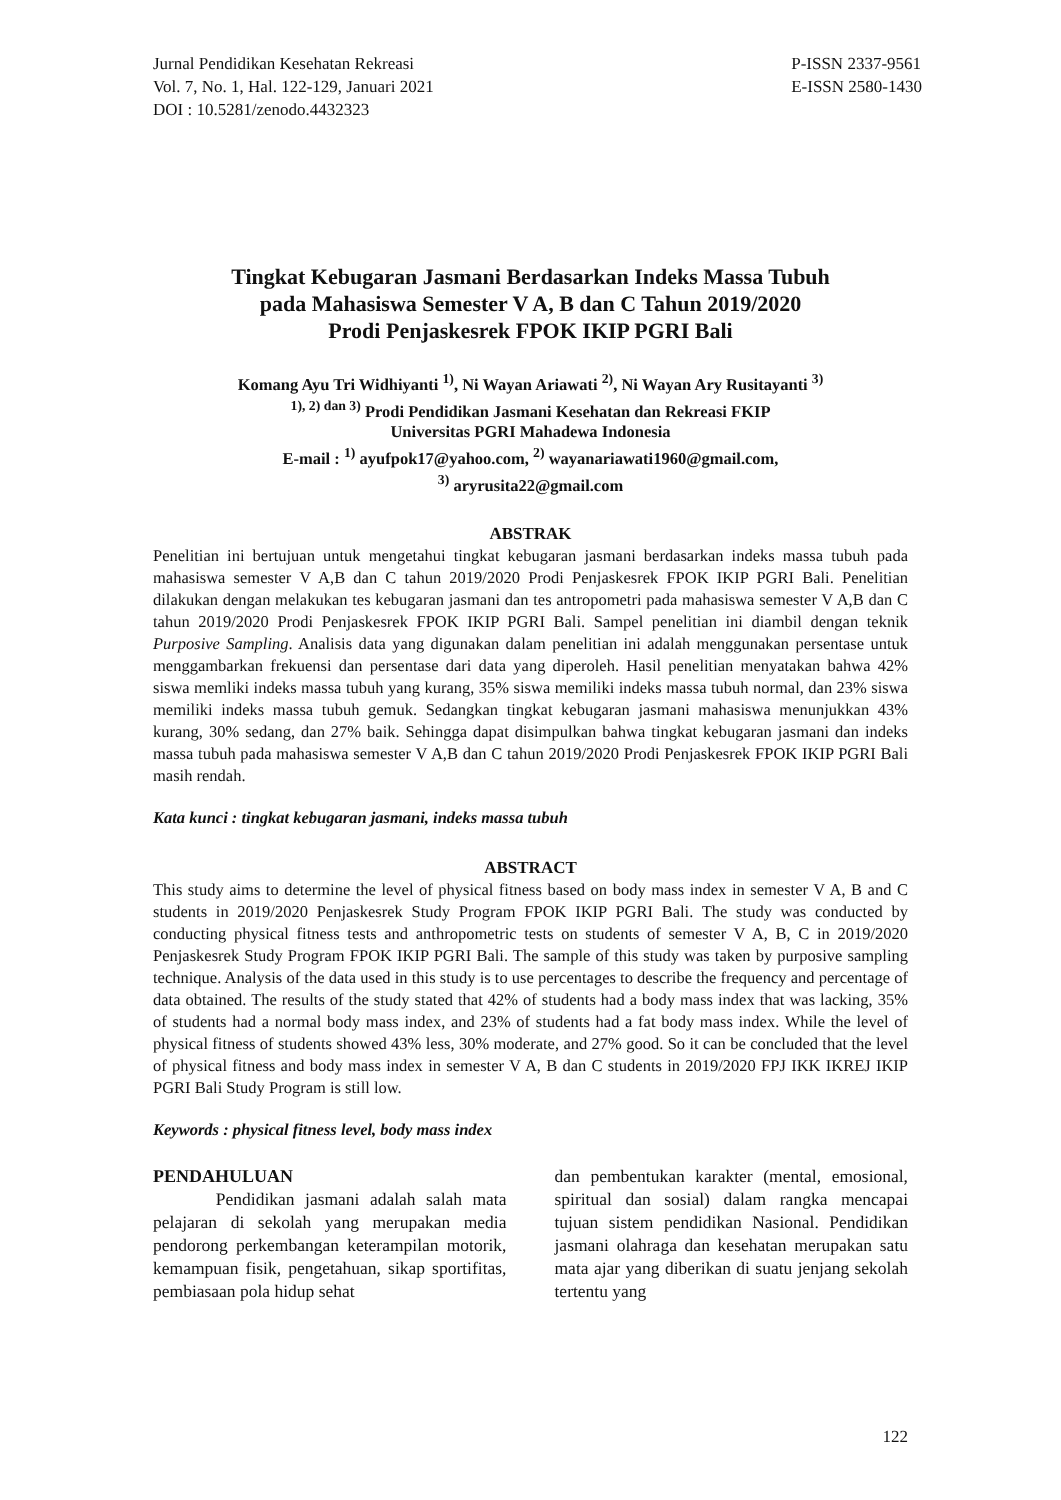Jurnal Pendidikan Kesehatan Rekreasi
Vol. 7, No. 1, Hal. 122-129, Januari 2021
DOI : 10.5281/zenodo.4432323
P-ISSN 2337-9561
E-ISSN 2580-1430
Tingkat Kebugaran Jasmani Berdasarkan Indeks Massa Tubuh
pada Mahasiswa Semester V A, B dan C Tahun 2019/2020
Prodi Penjaskesrek FPOK IKIP PGRI Bali
Komang Ayu Tri Widhiyanti <sup>1)</sup>, Ni Wayan Ariawati <sup>2)</sup>, Ni Wayan Ary Rusitayanti <sup>3)</sup>
<sup>1), 2) dan 3)</sup> Prodi Pendidikan Jasmani Kesehatan dan Rekreasi FKIP
Universitas PGRI Mahadewa Indonesia
E-mail : <sup>1)</sup> ayufpok17@yahoo.com, <sup>2)</sup> wayanariawati1960@gmail.com,
<sup>3)</sup> aryrusita22@gmail.com
ABSTRAK
Penelitian ini bertujuan untuk mengetahui tingkat kebugaran jasmani berdasarkan indeks massa tubuh pada mahasiswa semester V A,B dan C tahun 2019/2020 Prodi Penjaskesrek FPOK IKIP PGRI Bali. Penelitian dilakukan dengan melakukan tes kebugaran jasmani dan tes antropometri pada mahasiswa semester V A,B dan C tahun 2019/2020 Prodi Penjaskesrek FPOK IKIP PGRI Bali. Sampel penelitian ini diambil dengan teknik Purposive Sampling. Analisis data yang digunakan dalam penelitian ini adalah menggunakan persentase untuk menggambarkan frekuensi dan persentase dari data yang diperoleh. Hasil penelitian menyatakan bahwa 42% siswa memliki indeks massa tubuh yang kurang, 35% siswa memiliki indeks massa tubuh normal, dan 23% siswa memiliki indeks massa tubuh gemuk. Sedangkan tingkat kebugaran jasmani mahasiswa menunjukkan 43% kurang, 30% sedang, dan 27% baik. Sehingga dapat disimpulkan bahwa tingkat kebugaran jasmani dan indeks massa tubuh pada mahasiswa semester V A,B dan C tahun 2019/2020 Prodi Penjaskesrek FPOK IKIP PGRI Bali masih rendah.
Kata kunci : tingkat kebugaran jasmani, indeks massa tubuh
ABSTRACT
This study aims to determine the level of physical fitness based on body mass index in semester V A, B and C students in 2019/2020 Penjaskesrek Study Program FPOK IKIP PGRI Bali. The study was conducted by conducting physical fitness tests and anthropometric tests on students of semester V A, B, C in 2019/2020 Penjaskesrek Study Program FPOK IKIP PGRI Bali. The sample of this study was taken by purposive sampling technique. Analysis of the data used in this study is to use percentages to describe the frequency and percentage of data obtained. The results of the study stated that 42% of students had a body mass index that was lacking, 35% of students had a normal body mass index, and 23% of students had a fat body mass index. While the level of physical fitness of students showed 43% less, 30% moderate, and 27% good. So it can be concluded that the level of physical fitness and body mass index in semester V A, B dan C students in 2019/2020 FPJ IKK IKREJ IKIP PGRI Bali Study Program is still low.
Keywords : physical fitness level, body mass index
PENDAHULUAN
Pendidikan jasmani adalah salah mata pelajaran di sekolah yang merupakan media pendorong perkembangan keterampilan motorik, kemampuan fisik, pengetahuan, sikap sportifitas, pembiasaan pola hidup sehat
dan pembentukan karakter (mental, emosional, spiritual dan sosial) dalam rangka mencapai tujuan sistem pendidikan Nasional. Pendidikan jasmani olahraga dan kesehatan merupakan satu mata ajar yang diberikan di suatu jenjang sekolah tertentu yang
122